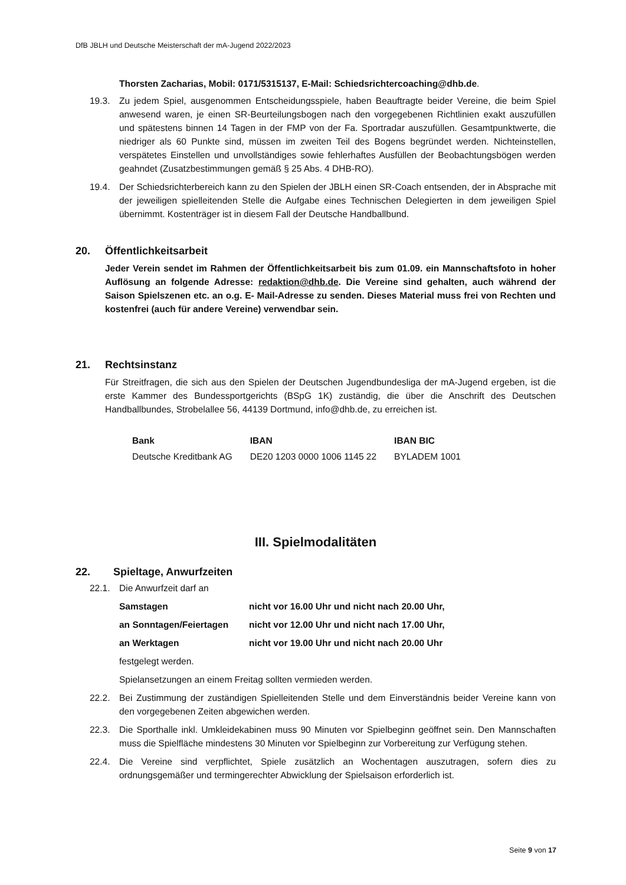DfB JBLH und Deutsche Meisterschaft der mA-Jugend 2022/2023
Thorsten Zacharias, Mobil: 0171/5315137, E-Mail: Schiedsrichtercoaching@dhb.de.
19.3. Zu jedem Spiel, ausgenommen Entscheidungsspiele, haben Beauftragte beider Vereine, die beim Spiel anwesend waren, je einen SR-Beurteilungsbogen nach den vorgegebenen Richtlinien exakt auszufüllen und spätestens binnen 14 Tagen in der FMP von der Fa. Sportradar auszufüllen. Gesamtpunktwerte, die niedriger als 60 Punkte sind, müssen im zweiten Teil des Bogens begründet werden. Nichteinstellen, verspätetes Einstellen und unvollständiges sowie fehlerhaftes Ausfüllen der Beobachtungsbögen werden geahndet (Zusatzbestimmungen gemäß § 25 Abs. 4 DHB-RO).
19.4. Der Schiedsrichterbereich kann zu den Spielen der JBLH einen SR-Coach entsenden, der in Absprache mit der jeweiligen spielleitenden Stelle die Aufgabe eines Technischen Delegierten in dem jeweiligen Spiel übernimmt. Kostenträger ist in diesem Fall der Deutsche Handballbund.
20. Öffentlichkeitsarbeit
Jeder Verein sendet im Rahmen der Öffentlichkeitsarbeit bis zum 01.09. ein Mannschaftsfoto in hoher Auflösung an folgende Adresse: redaktion@dhb.de. Die Vereine sind gehalten, auch während der Saison Spielszenen etc. an o.g. E- Mail-Adresse zu senden. Dieses Material muss frei von Rechten und kostenfrei (auch für andere Vereine) verwendbar sein.
21. Rechtsinstanz
Für Streitfragen, die sich aus den Spielen der Deutschen Jugendbundesliga der mA-Jugend ergeben, ist die erste Kammer des Bundessportgerichts (BSpG 1K) zuständig, die über die Anschrift des Deutschen Handballbundes, Strobelallee 56, 44139 Dortmund, info@dhb.de, zu erreichen ist.
| Bank | IBAN | IBAN BIC |
| --- | --- | --- |
| Deutsche Kreditbank AG | DE20 1203 0000 1006 1145 22 | BYLADEM 1001 |
III. Spielmodalitäten
22. Spieltage, Anwurfzeiten
22.1. Die Anwurfzeit darf an
| Samstagen | nicht vor 16.00 Uhr und nicht nach 20.00 Uhr, |
| --- | --- |
| an Sonntagen/Feiertagen | nicht vor 12.00 Uhr und nicht nach 17.00 Uhr, |
| an Werktagen | nicht vor 19.00 Uhr und nicht nach 20.00 Uhr |
festgelegt werden.
Spielansetzungen an einem Freitag sollten vermieden werden.
22.2. Bei Zustimmung der zuständigen Spielleitenden Stelle und dem Einverständnis beider Vereine kann von den vorgegebenen Zeiten abgewichen werden.
22.3. Die Sporthalle inkl. Umkleidekabinen muss 90 Minuten vor Spielbeginn geöffnet sein. Den Mannschaften muss die Spielfläche mindestens 30 Minuten vor Spielbeginn zur Vorbereitung zur Verfügung stehen.
22.4. Die Vereine sind verpflichtet, Spiele zusätzlich an Wochentagen auszutragen, sofern dies zu ordnungsgemäßer und termingerechter Abwicklung der Spielsaison erforderlich ist.
Seite 9 von 17